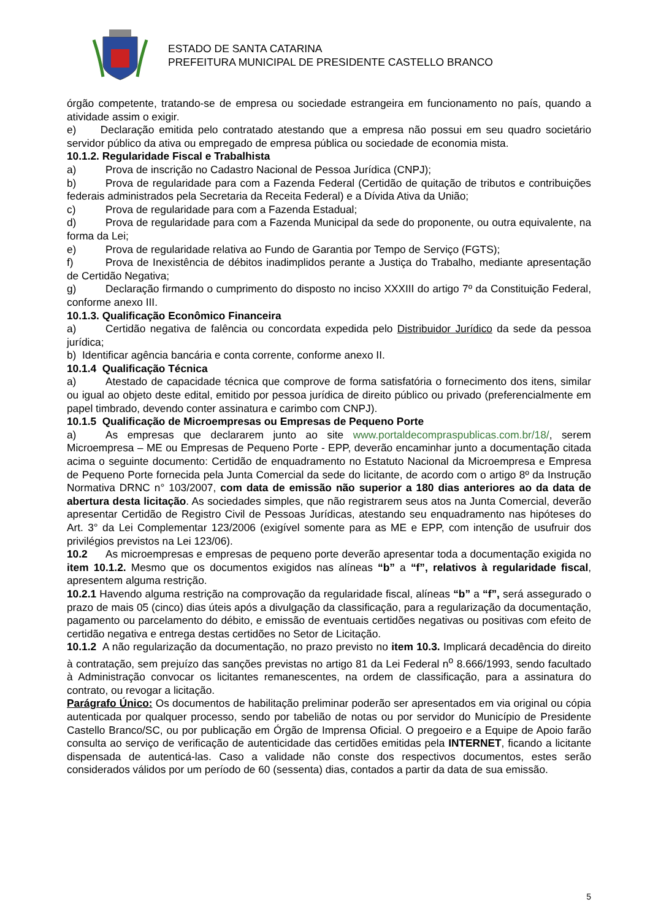ESTADO DE SANTA CATARINA
PREFEITURA MUNICIPAL DE PRESIDENTE CASTELLO BRANCO
órgão competente, tratando-se de empresa ou sociedade estrangeira em funcionamento no país, quando a atividade assim o exigir.
e) Declaração emitida pelo contratado atestando que a empresa não possui em seu quadro societário servidor público da ativa ou empregado de empresa pública ou sociedade de economia mista.
10.1.2. Regularidade Fiscal e Trabalhista
a) Prova de inscrição no Cadastro Nacional de Pessoa Jurídica (CNPJ);
b) Prova de regularidade para com a Fazenda Federal (Certidão de quitação de tributos e contribuições federais administrados pela Secretaria da Receita Federal) e a Dívida Ativa da União;
c) Prova de regularidade para com a Fazenda Estadual;
d) Prova de regularidade para com a Fazenda Municipal da sede do proponente, ou outra equivalente, na forma da Lei;
e) Prova de regularidade relativa ao Fundo de Garantia por Tempo de Serviço (FGTS);
f) Prova de Inexistência de débitos inadimplidos perante a Justiça do Trabalho, mediante apresentação de Certidão Negativa;
g) Declaração firmando o cumprimento do disposto no inciso XXXIII do artigo 7º da Constituição Federal, conforme anexo III.
10.1.3. Qualificação Econômico Financeira
a) Certidão negativa de falência ou concordata expedida pelo Distribuidor Jurídico da sede da pessoa jurídica;
b) Identificar agência bancária e conta corrente, conforme anexo II.
10.1.4 Qualificação Técnica
a) Atestado de capacidade técnica que comprove de forma satisfatória o fornecimento dos itens, similar ou igual ao objeto deste edital, emitido por pessoa jurídica de direito público ou privado (preferencialmente em papel timbrado, devendo conter assinatura e carimbo com CNPJ).
10.1.5 Qualificação de Microempresas ou Empresas de Pequeno Porte
a) As empresas que declararem junto ao site www.portaldecompraspublicas.com.br/18/, serem Microempresa – ME ou Empresas de Pequeno Porte - EPP, deverão encaminhar junto a documentação citada acima o seguinte documento: Certidão de enquadramento no Estatuto Nacional da Microempresa e Empresa de Pequeno Porte fornecida pela Junta Comercial da sede do licitante, de acordo com o artigo 8º da Instrução Normativa DRNC n° 103/2007, com data de emissão não superior a 180 dias anteriores ao da data de abertura desta licitação. As sociedades simples, que não registrarem seus atos na Junta Comercial, deverão apresentar Certidão de Registro Civil de Pessoas Jurídicas, atestando seu enquadramento nas hipóteses do Art. 3° da Lei Complementar 123/2006 (exigível somente para as ME e EPP, com intenção de usufruir dos privilégios previstos na Lei 123/06).
10.2 As microempresas e empresas de pequeno porte deverão apresentar toda a documentação exigida no item 10.1.2. Mesmo que os documentos exigidos nas alíneas “b” a “f”, relativos à regularidade fiscal, apresentem alguma restrição.
10.2.1 Havendo alguma restrição na comprovação da regularidade fiscal, alíneas “b” a “f”, será assegurado o prazo de mais 05 (cinco) dias úteis após a divulgação da classificação, para a regularização da documentação, pagamento ou parcelamento do débito, e emissão de eventuais certidões negativas ou positivas com efeito de certidão negativa e entrega destas certidões no Setor de Licitação.
10.1.2 A não regularização da documentação, no prazo previsto no item 10.3. Implicará decadência do direito à contratação, sem prejuízo das sanções previstas no artigo 81 da Lei Federal n<sup>o</sup> 8.666/1993, sendo facultado à Administração convocar os licitantes remanescentes, na ordem de classificação, para a assinatura do contrato, ou revogar a licitação.
Parágrafo Único: Os documentos de habilitação preliminar poderão ser apresentados em via original ou cópia autenticada por qualquer processo, sendo por tabelião de notas ou por servidor do Município de Presidente Castello Branco/SC, ou por publicação em Órgão de Imprensa Oficial. O pregoeiro e a Equipe de Apoio farão consulta ao serviço de verificação de autenticidade das certidões emitidas pela INTERNET, ficando a licitante dispensada de autenticá-las. Caso a validade não conste dos respectivos documentos, estes serão considerados válidos por um período de 60 (sessenta) dias, contados a partir da data de sua emissão.
5